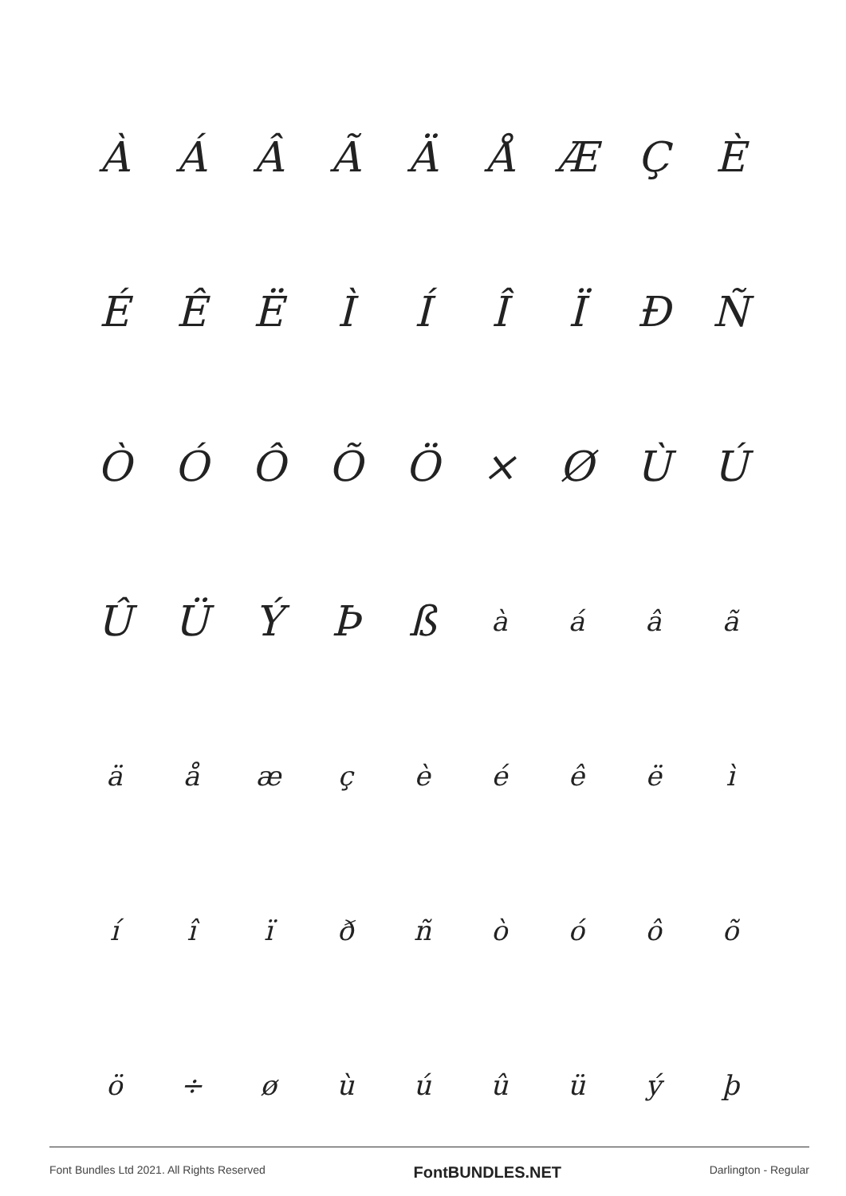À Á Â Ã Ä Å Æ Ç È
É Ê Ë Ì Í Î Ï Ð Ñ
Ò Ó Ô Õ Ö × Ø Ù Ú
Û Ü Ý Þ ß à á â ã
ä å æ ç è é ê ë ì
í î ï ð ñ ò ó ô õ
ö ÷ ø ù ú û ü ý þ
Font Bundles Ltd 2021. All Rights Reserved FontBUNDLES.NET Darlington - Regular